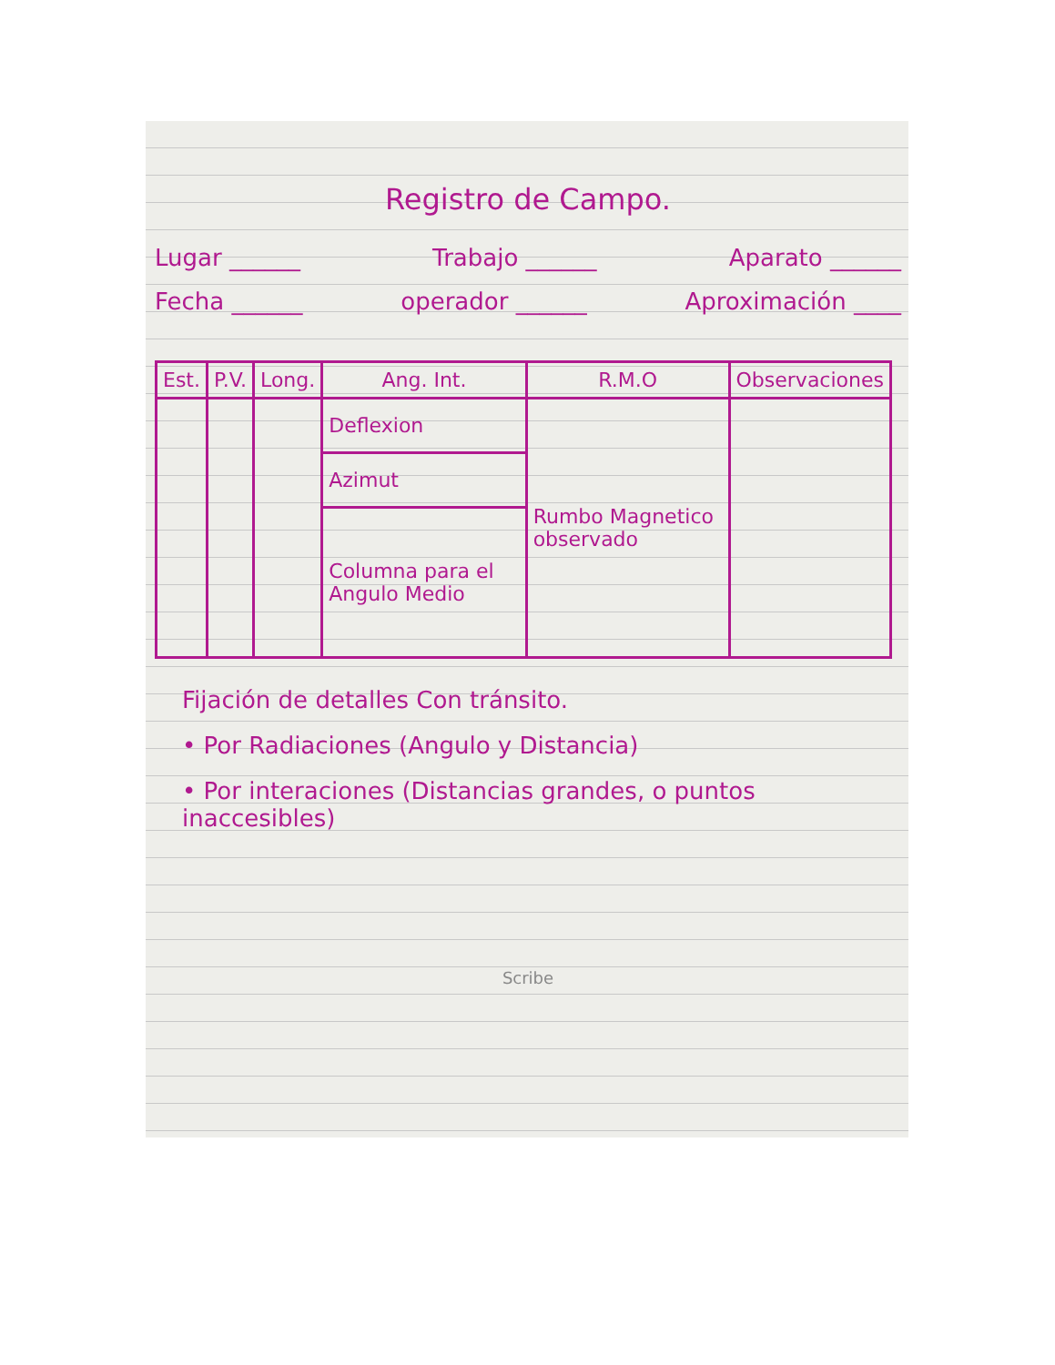Registro de Campo.
Lugar ______ Trabajo ______ Aparato ______
Fecha ______ operador ______ Aproximación ____
| Est. | P.V. | Long. | Ang. Int. | R.M.O | Observaciones |
| --- | --- | --- | --- | --- | --- |
| | | | Deflexion | Rumbo Magnetico observado | |
| | | | Azimut | | |
| | | | Columna para el Angulo Medio | | |
Fijación de detalles Con tránsito.
• Por Radiaciones (Angulo y Distancia)
• Por interaciones (Distancias grandes, o puntos inaccesibles)
Scribe